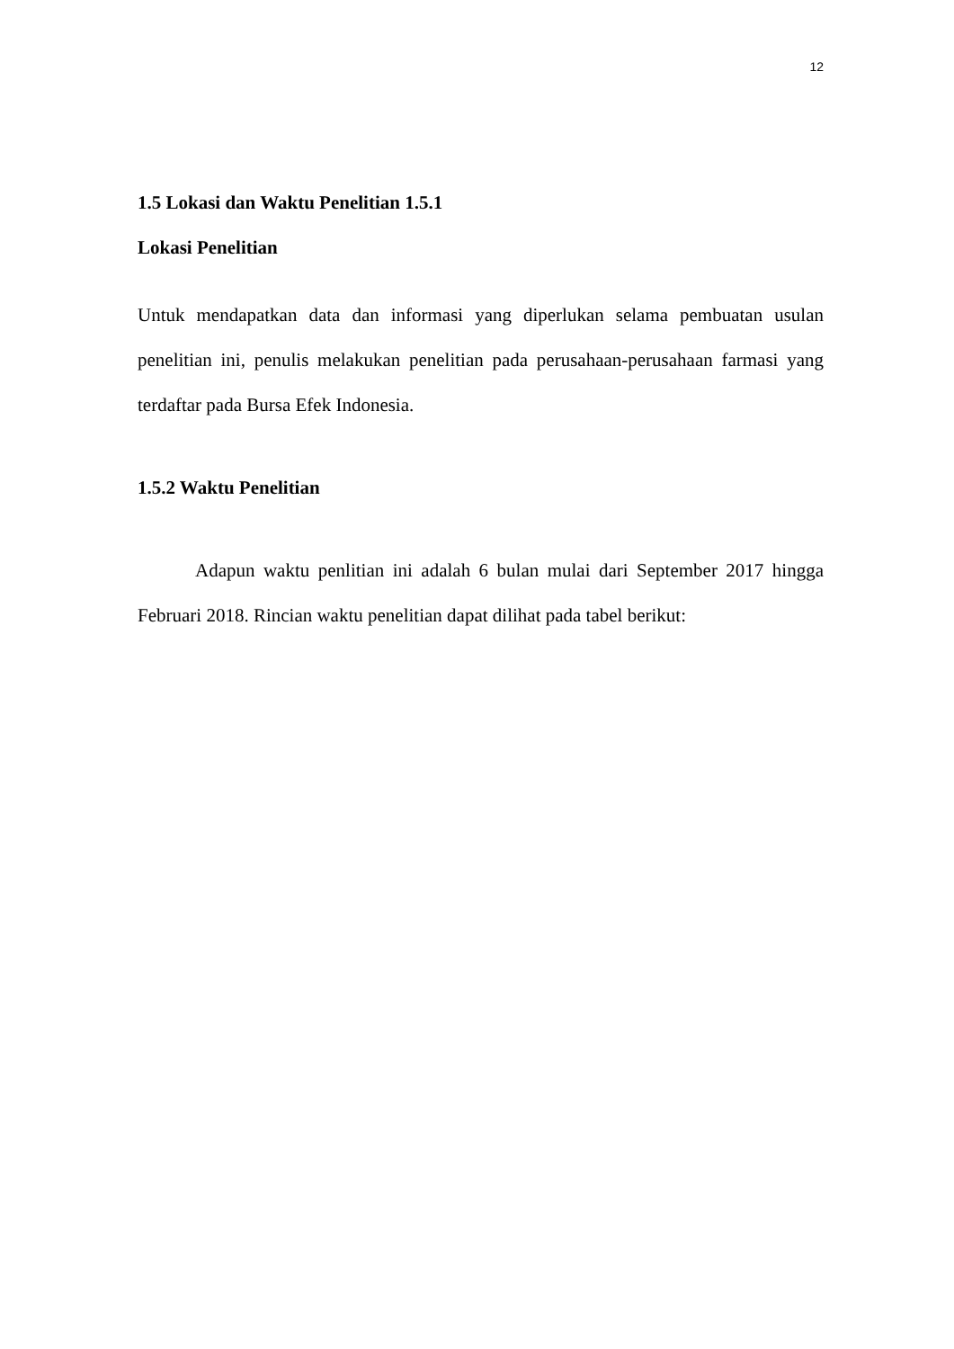12
1.5 Lokasi dan Waktu Penelitian 1.5.1
Lokasi Penelitian
Untuk mendapatkan data dan informasi yang diperlukan selama pembuatan usulan penelitian ini, penulis melakukan penelitian pada perusahaan-perusahaan farmasi yang terdaftar pada Bursa Efek Indonesia.
1.5.2 Waktu Penelitian
Adapun waktu penlitian ini adalah 6 bulan mulai dari September 2017 hingga Februari 2018. Rincian waktu penelitian dapat dilihat pada tabel berikut: